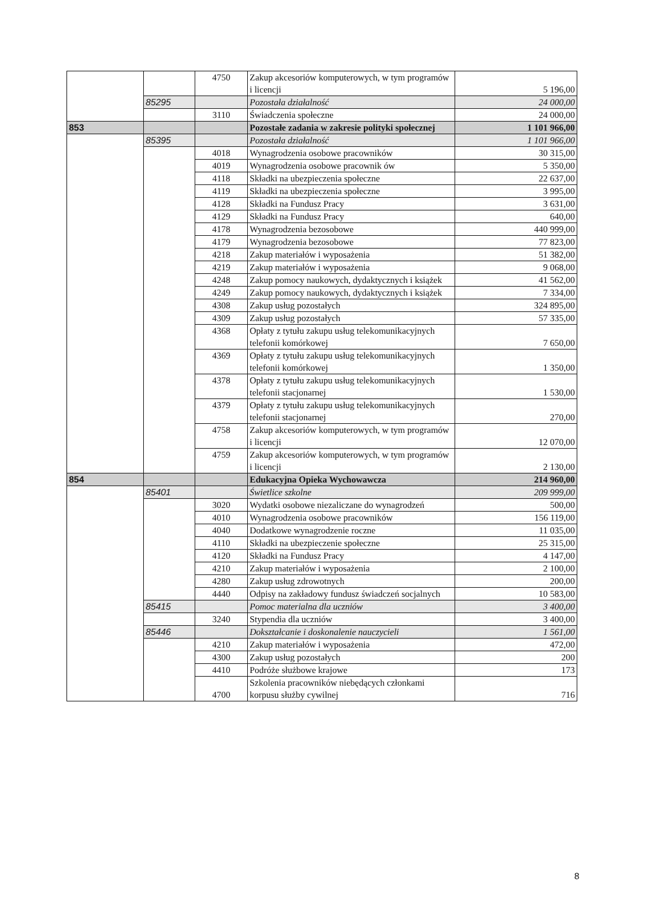| | | 4750 | Zakup akcesoriów komputerowych, w tym programów i licencji | 5 196,00 |
| | 85295 | | Pozostała działalność | 24 000,00 |
| | | 3110 | Świadczenia społeczne | 24 000,00 |
| 853 | | | Pozostałe zadania w zakresie polityki społecznej | 1 101 966,00 |
| | 85395 | | Pozostała działalność | 1 101 966,00 |
| | | 4018 | Wynagrodzenia osobowe pracowników | 30 315,00 |
| | | 4019 | Wynagrodzenia osobowe pracownik ów | 5 350,00 |
| | | 4118 | Składki na ubezpieczenia społeczne | 22 637,00 |
| | | 4119 | Składki na ubezpieczenia społeczne | 3 995,00 |
| | | 4128 | Składki na Fundusz Pracy | 3 631,00 |
| | | 4129 | Składki na Fundusz Pracy | 640,00 |
| | | 4178 | Wynagrodzenia bezosobowe | 440 999,00 |
| | | 4179 | Wynagrodzenia bezosobowe | 77 823,00 |
| | | 4218 | Zakup materiałów i wyposażenia | 51 382,00 |
| | | 4219 | Zakup materiałów i wyposażenia | 9 068,00 |
| | | 4248 | Zakup pomocy naukowych, dydaktycznych i książek | 41 562,00 |
| | | 4249 | Zakup pomocy naukowych, dydaktycznych i książek | 7 334,00 |
| | | 4308 | Zakup usług pozostałych | 324 895,00 |
| | | 4309 | Zakup usług pozostałych | 57 335,00 |
| | | 4368 | Opłaty z tytułu zakupu usług telekomunikacyjnych telefonii komórkowej | 7 650,00 |
| | | 4369 | Opłaty z tytułu zakupu usług telekomunikacyjnych telefonii komórkowej | 1 350,00 |
| | | 4378 | Opłaty z tytułu zakupu usług telekomunikacyjnych telefonii stacjonarnej | 1 530,00 |
| | | 4379 | Opłaty z tytułu zakupu usług telekomunikacyjnych telefonii stacjonarnej | 270,00 |
| | | 4758 | Zakup akcesoriów komputerowych, w tym programów i licencji | 12 070,00 |
| | | 4759 | Zakup akcesoriów komputerowych, w tym programów i licencji | 2 130,00 |
| 854 | | | Edukacyjna Opieka Wychowawcza | 214 960,00 |
| | 85401 | | Świetlice szkolne | 209 999,00 |
| | | 3020 | Wydatki osobowe niezaliczane do wynagrodzeń | 500,00 |
| | | 4010 | Wynagrodzenia osobowe pracowników | 156 119,00 |
| | | 4040 | Dodatkowe wynagrodzenie roczne | 11 035,00 |
| | | 4110 | Składki na ubezpieczenie społeczne | 25 315,00 |
| | | 4120 | Składki na Fundusz Pracy | 4 147,00 |
| | | 4210 | Zakup materiałów i wyposażenia | 2 100,00 |
| | | 4280 | Zakup usług zdrowotnych | 200,00 |
| | | 4440 | Odpisy na zakładowy fundusz świadczeń socjalnych | 10 583,00 |
| | 85415 | | Pomoc materialna dla uczniów | 3 400,00 |
| | | 3240 | Stypendia dla uczniów | 3 400,00 |
| | 85446 | | Dokształcanie i doskonalenie nauczycieli | 1 561,00 |
| | | 4210 | Zakup materiałów i wyposażenia | 472,00 |
| | | 4300 | Zakup usług pozostałych | 200 |
| | | 4410 | Podróże służbowe krajowe | 173 |
| | | 4700 | Szkolenia pracowników niebędących członkami korpusu służby cywilnej | 716 |
8